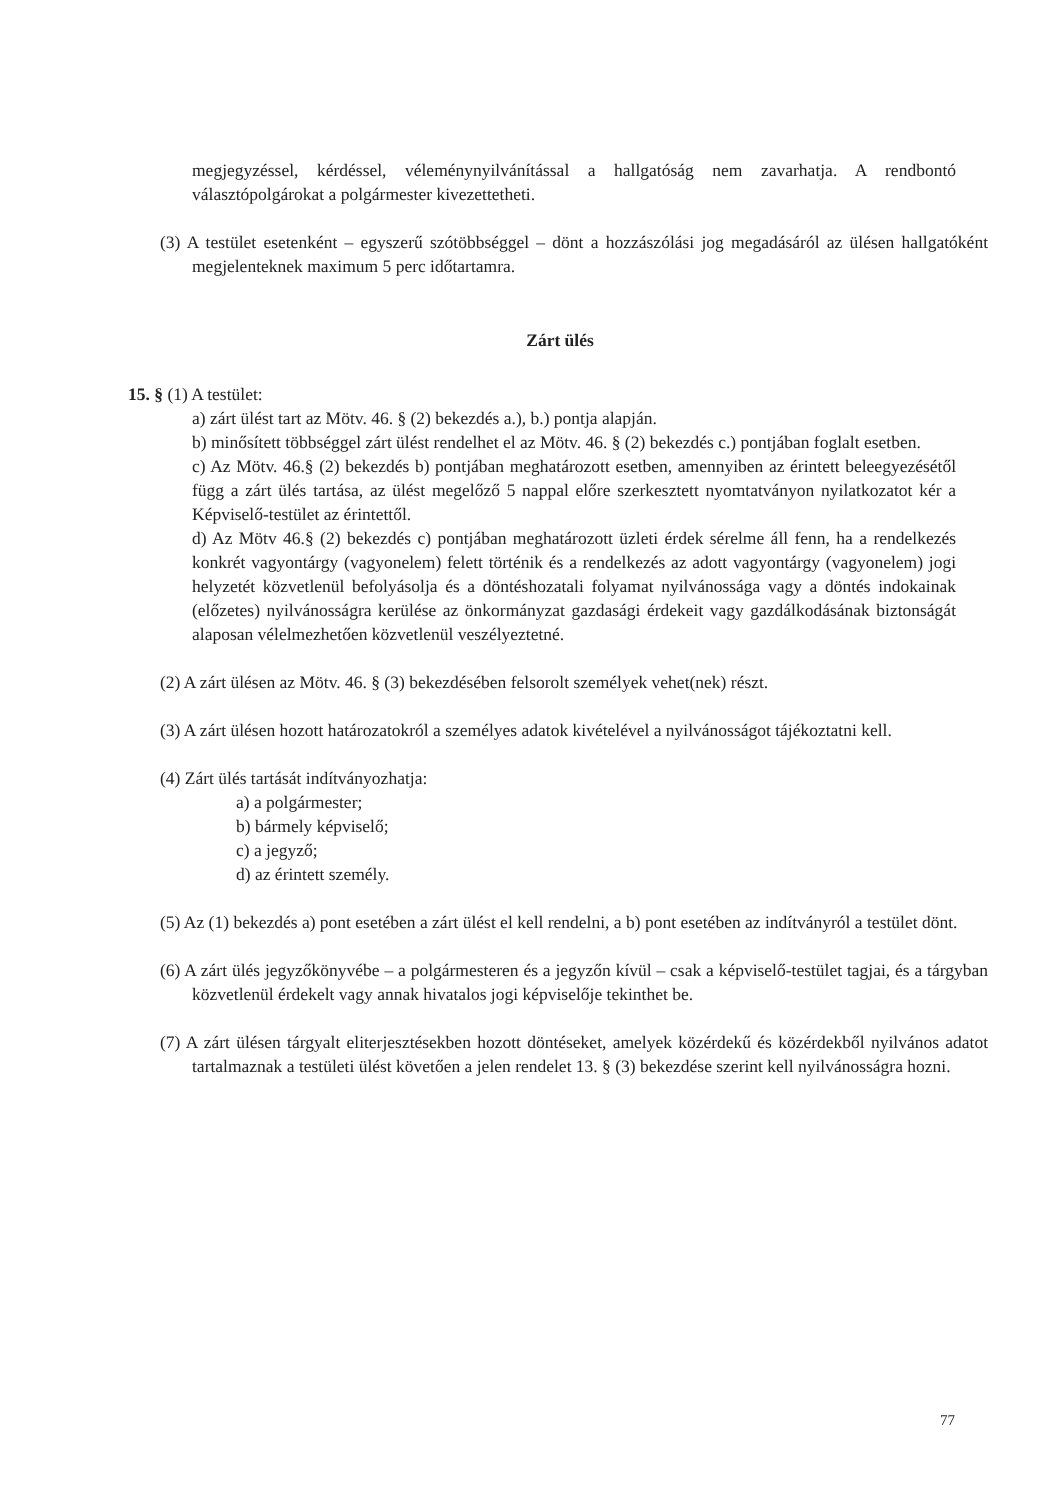megjegyzéssel, kérdéssel, véleménynyilvánítással a hallgatóság nem zavarhatja. A rendbontó választópolgárokat a polgármester kivezettetheti.
(3) A testület esetenként – egyszerű szótöbbséggel – dönt a hozzászólási jog megadásáról az ülésen hallgatóként megjelenteknek maximum 5 perc időtartamra.
Zárt ülés
15. § (1) A testület:
a) zárt ülést tart az Mötv. 46. § (2) bekezdés a.), b.) pontja alapján.
b) minősített többséggel zárt ülést rendelhet el az Mötv. 46. § (2) bekezdés c.) pontjában foglalt esetben.
c) Az Mötv. 46.§ (2) bekezdés b) pontjában meghatározott esetben, amennyiben az érintett beleegyezésétől függ a zárt ülés tartása, az ülést megelőző 5 nappal előre szerkesztett nyomtatványon nyilatkozatot kér a Képviselő-testület az érintettől.
d) Az Mötv 46.§ (2) bekezdés c) pontjában meghatározott üzleti érdek sérelme áll fenn, ha a rendelkezés konkrét vagyontárgy (vagyonelem) felett történik és a rendelkezés az adott vagyontárgy (vagyonelem) jogi helyzetét közvetlenül befolyásolja és a döntéshozatali folyamat nyilvánossága vagy a döntés indokainak (előzetes) nyilvánosságra kerülése az önkormányzat gazdasági érdekeit vagy gazdálkodásának biztonságát alaposan vélelmezhetően közvetlenül veszélyeztetné.
(2) A zárt ülésen az Mötv. 46. § (3) bekezdésében felsorolt személyek vehet(nek) részt.
(3) A zárt ülésen hozott határozatokról a személyes adatok kivételével a nyilvánosságot tájékoztatni kell.
(4) Zárt ülés tartását indítványozhatja:
a) a polgármester;
b) bármely képviselő;
c) a jegyző;
d) az érintett személy.
(5) Az (1) bekezdés a) pont esetében a zárt ülést el kell rendelni, a b) pont esetében az indítványról a testület dönt.
(6) A zárt ülés jegyzőkönyvébe – a polgármesteren és a jegyzőn kívül – csak a képviselő-testület tagjai, és a tárgyban közvetlenül érdekelt vagy annak hivatalos jogi képviselője tekinthet be.
(7) A zárt ülésen tárgyalt eliterjesztésekben hozott döntéseket, amelyek közérdekű és közérdekből nyilvános adatot tartalmaznak a testületi ülést követően a jelen rendelet 13. § (3) bekezdése szerint kell nyilvánosságra hozni.
77